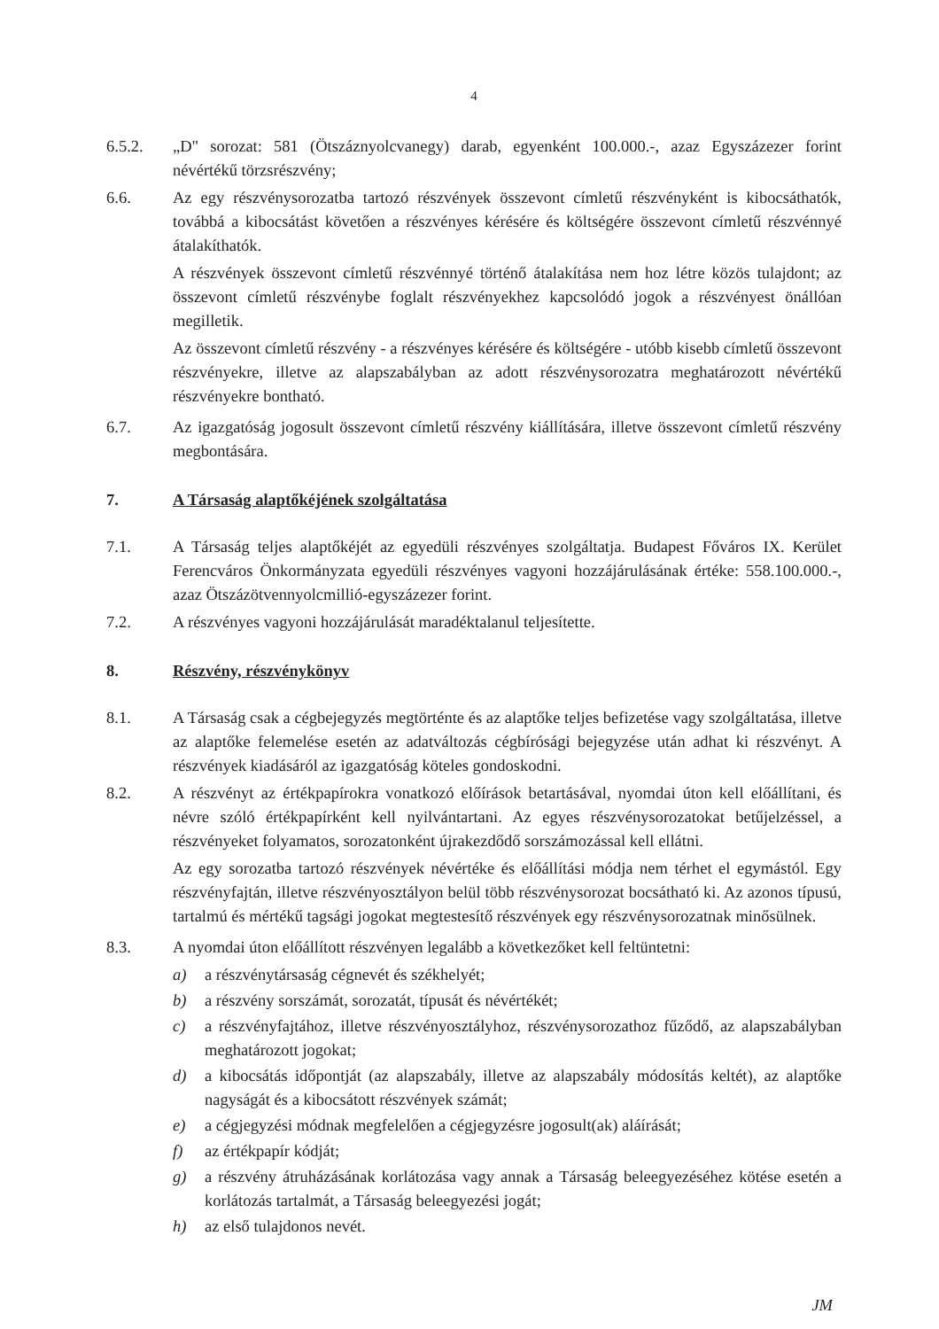4
6.5.2. „D" sorozat: 581 (Ötszáznyolcvanegy) darab, egyenként 100.000.-, azaz Egyszázezer forint névértékű törzsrészvény;
6.6. Az egy részvénysorozatba tartozó részvények összevont címletű részvényként is kibocsáthatók, továbbá a kibocsátást követően a részvényes kérésére és költségére összevont címletű részvénnyé átalakíthatók.
A részvények összevont címletű részvénnyé történő átalakítása nem hoz létre közös tulajdont; az összevont címletű részvénybe foglalt részvényekhez kapcsolódó jogok a részvényest önállóan megilletik.
Az összevont címletű részvény - a részvényes kérésére és költségére - utóbb kisebb címletű összevont részvényekre, illetve az alapszabályban az adott részvénysorozatra meghatározott névértékű részvényekre bontható.
6.7. Az igazgatóság jogosult összevont címletű részvény kiállítására, illetve összevont címletű részvény megbontására.
7. A Társaság alaptőkéjének szolgáltatása
7.1. A Társaság teljes alaptőkéjét az egyedüli részvényes szolgáltatja. Budapest Főváros IX. Kerület Ferencváros Önkormányzata egyedüli részvényes vagyoni hozzájárulásának értéke: 558.100.000.-, azaz Ötszázötvennyolcmillió-egyszázezer forint.
7.2. A részvényes vagyoni hozzájárulását maradéktalanul teljesítette.
8. Részvény, részvénykönyv
8.1. A Társaság csak a cégbejegyzés megtörténte és az alaptőke teljes befizetése vagy szolgáltatása, illetve az alaptőke felemelése esetén az adatváltozás cégbírósági bejegyzése után adhat ki részvényt. A részvények kiadásáról az igazgatóság köteles gondoskodni.
8.2. A részvényt az értékpapírokra vonatkozó előírások betartásával, nyomdai úton kell előállítani, és névre szóló értékpapírként kell nyilvántartani. Az egyes részvénysorozatokat betűjelzéssel, a részvényeket folyamatos, sorozatonként újrakezdődő sorszámozással kell ellátni.
Az egy sorozatba tartozó részvények névértéke és előállítási módja nem térhet el egymástól. Egy részvényfajtán, illetve részvényosztályon belül több részvénysorozat bocsátható ki. Az azonos típusú, tartalmú és mértékű tagsági jogokat megtestesítő részvények egy részvénysorozatnak minősülnek.
8.3. A nyomdai úton előállított részvényen legalább a következőket kell feltüntetni:
a) a részvénytársaság cégnevét és székhelyét;
b) a részvény sorszámát, sorozatát, típusát és névértékét;
c) a részvényfajtához, illetve részvényosztályhoz, részvénysorozathoz fűződő, az alapszabályban meghatározott jogokat;
d) a kibocsátás időpontját (az alapszabály, illetve az alapszabály módosítás keltét), az alaptőke nagyságát és a kibocsátott részvények számát;
e) a cégjegyzési módnak megfelelően a cégjegyzésre jogosult(ak) aláírását;
f) az értékpapír kódját;
g) a részvény átruházásának korlátozása vagy annak a Társaság beleegyezéséhez kötése esetén a korlátozás tartalmát, a Társaság beleegyezési jogát;
h) az első tulajdonos nevét.
JM